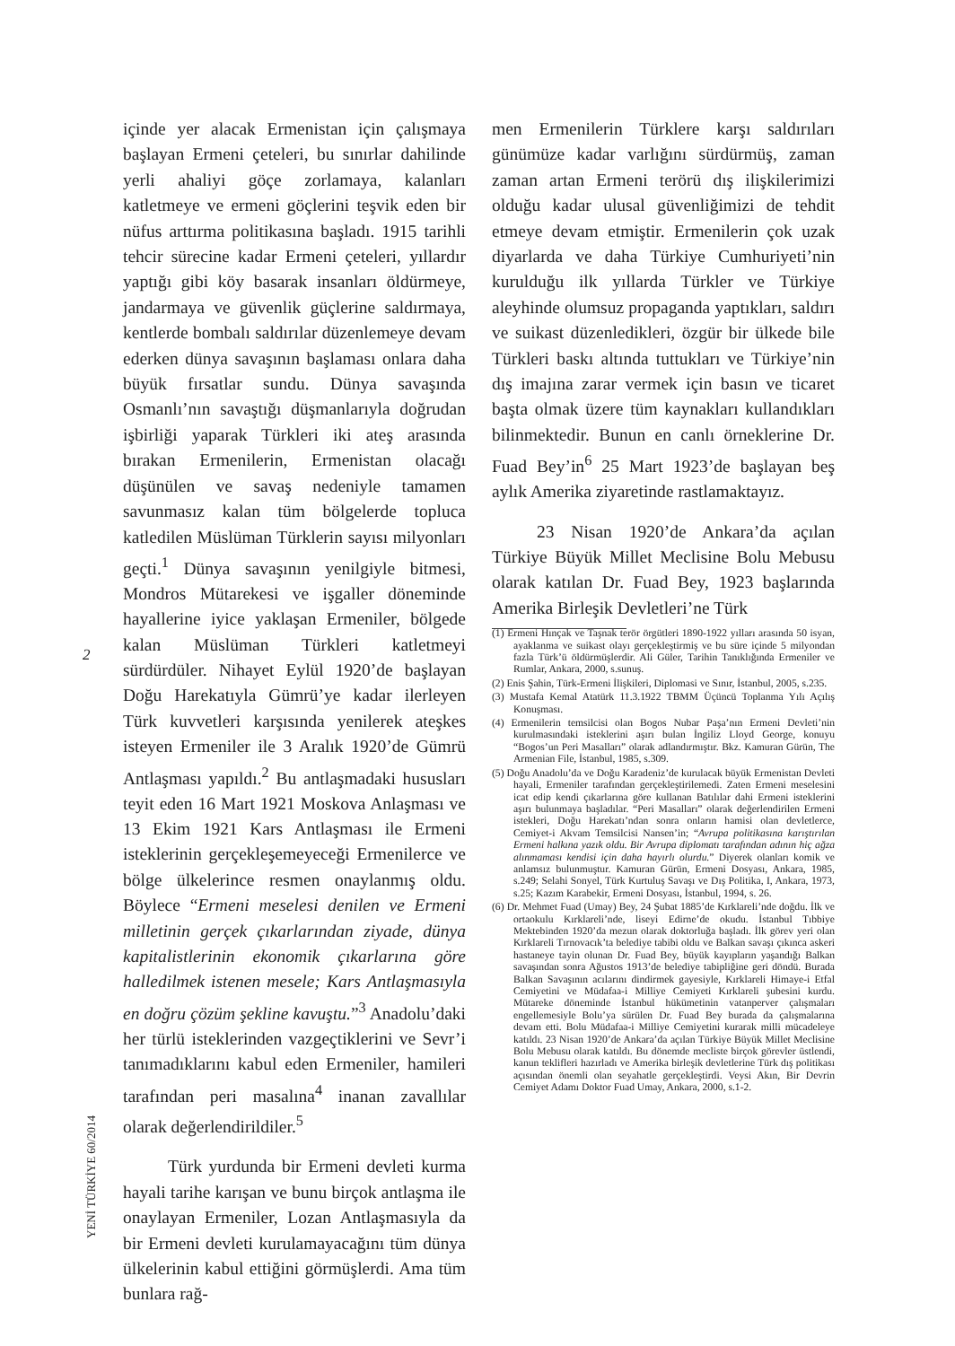içinde yer alacak Ermenistan için çalışmaya başlayan Ermeni çeteleri, bu sınırlar dahilinde yerli ahaliyi göçe zorlamaya, kalanları katletmeye ve ermeni göçlerini teşvik eden bir nüfus arttırma politikasına başladı. 1915 tarihli tehcir sürecine kadar Ermeni çeteleri, yıllardır yaptığı gibi köy basarak insanları öldürmeye, jandarmaya ve güvenlik güçlerine saldırmaya, kentlerde bombalı saldırılar düzenlemeye devam ederken dünya savaşının başlaması onlara daha büyük fırsatlar sundu. Dünya savaşında Osmanlı’nın savaştığı düşmanlarıyla doğrudan işbirliği yaparak Türkleri iki ateş arasında bırakan Ermenilerin, Ermenistan olacağı düşünülen ve savaş nedeniyle tamamen savunmasız kalan tüm bölgelerde topluca katledilen Müslüman Türklerin sayısı milyonları geçti.<sup>1</sup> Dünya savaşının yenilgiyle bitmesi, Mondros Mütarekesi ve işgaller döneminde hayallerine iyice yaklaşan Ermeniler, bölgede kalan Müslüman Türkleri katletmeyi sürdürdüler. Nihayet Eylül 1920’de başlayan Doğu Harekatıyla Gümrü’ye kadar ilerleyen Türk kuvvetleri karşısında yenilerek ateşkes isteyen Ermeniler ile 3 Aralık 1920’de Gümrü Antlaşması yapıldı.<sup>2</sup> Bu antlaşmadaki hususları teyit eden 16 Mart 1921 Moskova Anlaşması ve 13 Ekim 1921 Kars Antlaşması ile Ermeni isteklerinin gerçekleşemeyeceği Ermenilerce ve bölge ülkelerince resmen onaylanmış oldu. Böylece “Ermeni meselesi denilen ve Ermeni milletinin gerçek çıkarlarından ziyade, dünya kapitalistlerinin ekonomik çıkarlarına göre halledilmek istenen mesele; Kars Antlaşmasıyla en doğru çözüm şekline kavuştu.”<sup>3</sup> Anadolu’daki her türlü isteklerinden vazgeçtiklerini ve Sevr’i tanımadıklarını kabul eden Ermeniler, hamileri tarafından peri masalına<sup>4</sup> inanan zavallılar olarak değerlendirildiler.<sup>5</sup>
Türk yurdunda bir Ermeni devleti kurma hayali tarihe karışan ve bunu birçok antlaşma ile onaylayan Ermeniler, Lozan Antlaşmasıyla da bir Ermeni devleti kurulamayacağını tüm dünya ülkelerinin kabul ettiğini görmüşlerdi. Ama tüm bunlara rağ-
2
YENİ TÜRKİYE 60/2014
men Ermenilerin Türklere karşı saldırıları günümüze kadar varlığını sürdürmüş, zaman zaman artan Ermeni terörü dış ilişkilerimizi olduğu kadar ulusal güvenliğimizi de tehdit etmeye devam etmiştir. Ermenilerin çok uzak diyarlarda ve daha Türkiye Cumhuriyeti’nin kurulduğu ilk yıllarda Türkler ve Türkiye aleyhinde olumsuz propaganda yaptıkları, saldırı ve suikast düzenledikleri, özgür bir ülkede bile Türkleri baskı altında tuttukları ve Türkiye’nin dış imajına zarar vermek için basın ve ticaret başta olmak üzere tüm kaynakları kullandıkları bilinmektedir. Bunun en canlı örneklerine Dr. Fuad Bey’in<sup>6</sup> 25 Mart 1923’de başlayan beş aylık Amerika ziyaretinde rastlamaktayız.
23 Nisan 1920’de Ankara’da açılan Türkiye Büyük Millet Meclisine Bolu Mebusu olarak katılan Dr. Fuad Bey, 1923 başlarında Amerika Birleşik Devletleri’ne Türk
(1) Ermeni Hınçak ve Taşnak terör örgütleri 1890-1922 yılları arasında 50 isyan, ayaklanma ve suikast olayı gerçekleştirmiş ve bu süre içinde 5 milyondan fazla Türk’ü öldürmüşlerdir. Ali Güler, Tarihin Tanıklığında Ermeniler ve Rumlar, Ankara, 2000, s.sunuş.
(2) Enis Şahin, Türk-Ermeni İlişkileri, Diplomasi ve Sınır, İstanbul, 2005, s.235.
(3) Mustafa Kemal Atatürk 11.3.1922 TBMM Üçüncü Toplanma Yılı Açılış Konuşması.
(4) Ermenilerin temsilcisi olan Bogos Nubar Paşa’nın Ermeni Devleti’nin kurulmasındaki isteklerini aşırı bulan İngiliz Lloyd George, konuyu “Bogos’un Peri Masalları” olarak adlandırmıştır. Bkz. Kamuran Gürün, The Armenian File, İstanbul, 1985, s.309.
(5) Doğu Anadolu’da ve Doğu Karadeniz’de kurulacak büyük Ermenistan Devleti hayali, Ermeniler tarafından gerçekleştirilemedi. Zaten Ermeni meselesini icat edip kendi çıkarlarına göre kullanan Batılılar dahi Ermeni isteklerini aşırı bulunmaya başladılar. “Peri Masalları” olarak değerlendirilen Ermeni istekleri, Doğu Harekatı’ndan sonra onların hamisi olan devletlerce, Cemiyet-i Akvam Temsilcisi Nansen’in; “Avrupa politikasına karıştırılan Ermeni halkına yazık oldu. Bir Avrupa diplomatı tarafından adının hiç ağza alınmaması kendisi için daha hayırlı olurdu.” Diyerek olanları komik ve anlamsız bulunmuştur. Kamuran Gürün, Ermeni Dosyası, Ankara, 1985, s.249; Selahi Sonyel, Türk Kurtuluş Savaşı ve Dış Politika, I, Ankara, 1973, s.25; Kazım Karabekir, Ermeni Dosyası, İstanbul, 1994, s. 26.
(6) Dr. Mehmet Fuad (Umay) Bey, 24 Şubat 1885’de Kırklareli’nde doğdu. İlk ve ortaokulu Kırklareli’nde, liseyi Edirne’de okudu. İstanbul Tıbbiye Mektebinden 1920’da mezun olarak doktorluğa başladı. İlk görev yeri olan Kırklareli Tırnovacık’ta belediye tabibi oldu ve Balkan savaşı çıkınca askeri hastaneye tayin olunan Dr. Fuad Bey, büyük kayıpların yaşandığı Balkan savaşından sonra Ağustos 1913’de belediye tabipliğine geri döndü. Burada Balkan Savaşının acılarını dindirmek gayesiyle, Kırklareli Himaye-i Etfal Cemiyetini ve Müdafaa-i Milliye Cemiyeti Kırklareli şubesini kurdu. Mütareke döneminde İstanbul hükümetinin vatanperver çalışmaları engellemesiyle Bolu’ya sürülen Dr. Fuad Bey burada da çalışmalarına devam etti. Bolu Müdafaa-i Milliye Cemiyetini kurarak milli mücadeleye katıldı. 23 Nisan 1920’de Ankara’da açılan Türkiye Büyük Millet Meclisine Bolu Mebusu olarak katıldı. Bu dönemde mecliste birçok görevler üstlendi, kanun teklifleri hazırladı ve Amerika birleşik devletlerine Türk dış politikası açısından önemli olan seyahatle gerçekleştirdi. Veysi Akın, Bir Devrin Cemiyet Adamı Doktor Fuad Umay, Ankara, 2000, s.1-2.